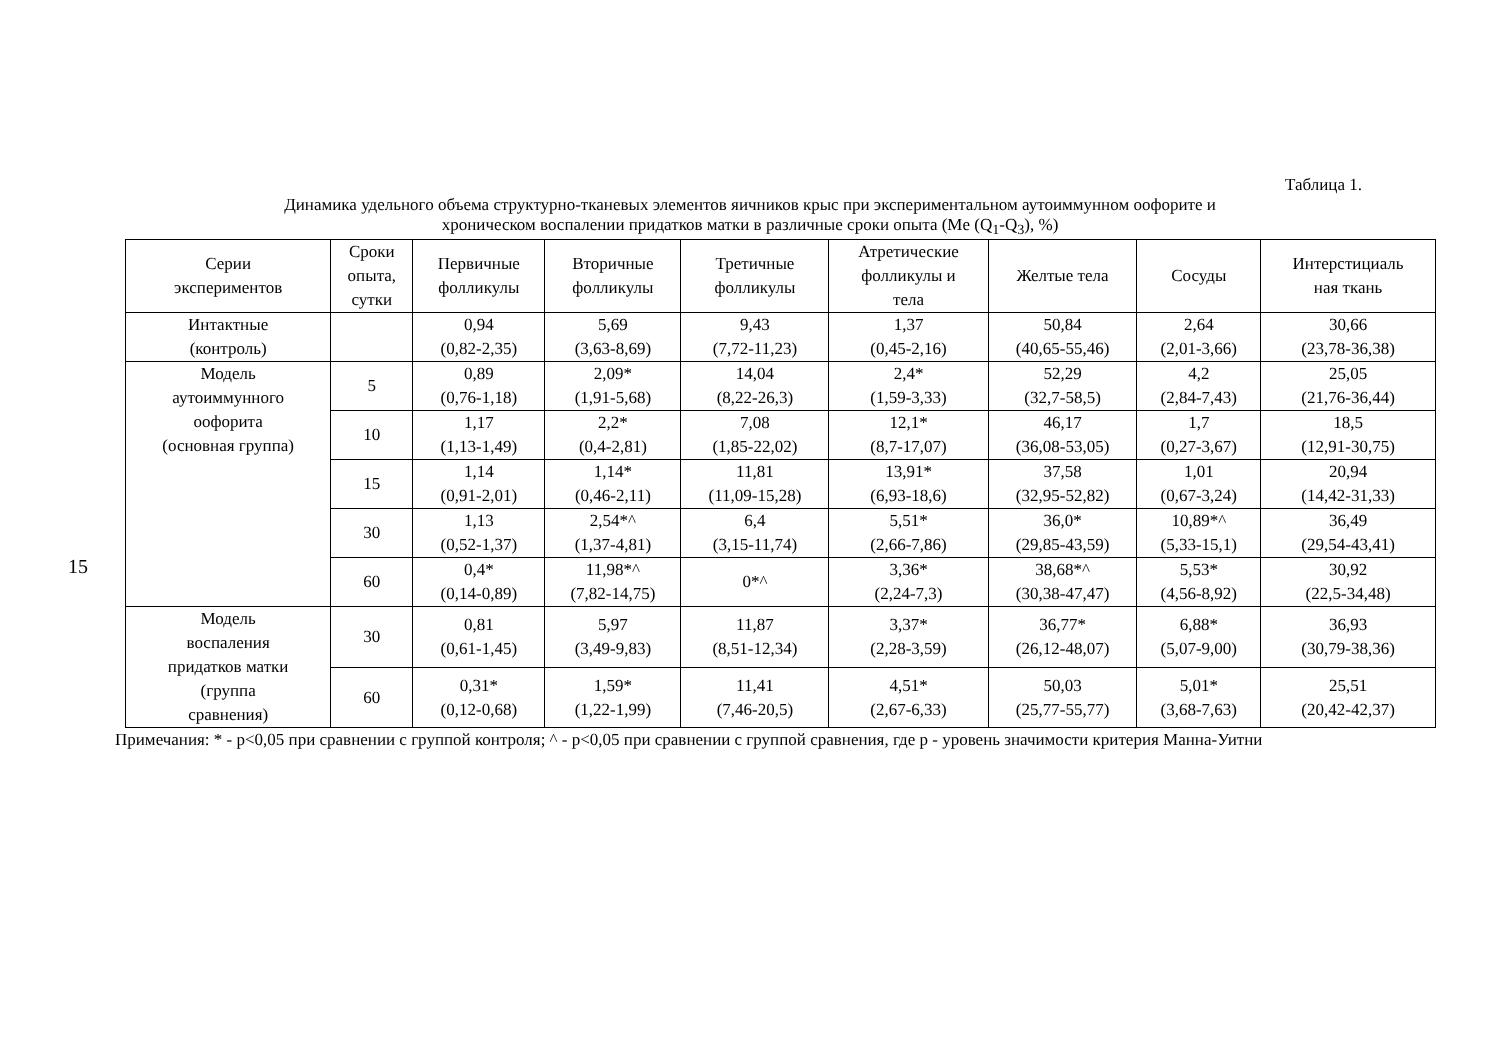15
Таблица 1.
Динамика удельного объема структурно-тканевых элементов яичников крыс при экспериментальном аутоиммунном оофорите и
хроническом воспалении придатков матки в различные сроки опыта (Me (Q<sub>1</sub>-Q<sub>3</sub>), %)
| Серии экспериментов | Сроки опыта, сутки | Первичные фолликулы | Вторичные фолликулы | Третичные фолликулы | Атретические фолликулы и тела | Желтые тела | Сосуды | Интерстициаль ная ткань |
| --- | --- | --- | --- | --- | --- | --- | --- | --- |
| Интактные (контроль) | | 0,94 (0,82-2,35) | 5,69 (3,63-8,69) | 9,43 (7,72-11,23) | 1,37 (0,45-2,16) | 50,84 (40,65-55,46) | 2,64 (2,01-3,66) | 30,66 (23,78-36,38) |
| Модель аутоиммунного оофорита (основная группа) | 5 | 0,89 (0,76-1,18) | 2,09* (1,91-5,68) | 14,04 (8,22-26,3) | 2,4* (1,59-3,33) | 52,29 (32,7-58,5) | 4,2 (2,84-7,43) | 25,05 (21,76-36,44) |
| | 10 | 1,17 (1,13-1,49) | 2,2* (0,4-2,81) | 7,08 (1,85-22,02) | 12,1* (8,7-17,07) | 46,17 (36,08-53,05) | 1,7 (0,27-3,67) | 18,5 (12,91-30,75) |
| | 15 | 1,14 (0,91-2,01) | 1,14* (0,46-2,11) | 11,81 (11,09-15,28) | 13,91* (6,93-18,6) | 37,58 (32,95-52,82) | 1,01 (0,67-3,24) | 20,94 (14,42-31,33) |
| | 30 | 1,13 (0,52-1,37) | 2,54*^ (1,37-4,81) | 6,4 (3,15-11,74) | 5,51* (2,66-7,86) | 36,0* (29,85-43,59) | 10,89*^ (5,33-15,1) | 36,49 (29,54-43,41) |
| | 60 | 0,4* (0,14-0,89) | 11,98*^ (7,82-14,75) | 0*^ | 3,36* (2,24-7,3) | 38,68*^ (30,38-47,47) | 5,53* (4,56-8,92) | 30,92 (22,5-34,48) |
| Модель воспаления придатков матки (группа сравнения) | 30 | 0,81 (0,61-1,45) | 5,97 (3,49-9,83) | 11,87 (8,51-12,34) | 3,37* (2,28-3,59) | 36,77* (26,12-48,07) | 6,88* (5,07-9,00) | 36,93 (30,79-38,36) |
| | 60 | 0,31* (0,12-0,68) | 1,59* (1,22-1,99) | 11,41 (7,46-20,5) | 4,51* (2,67-6,33) | 50,03 (25,77-55,77) | 5,01* (3,68-7,63) | 25,51 (20,42-42,37) |
Примечания: * - p<0,05 при сравнении с группой контроля; ^ - p<0,05 при сравнении с группой сравнения, где p - уровень значимости критерия Манна-Уитни